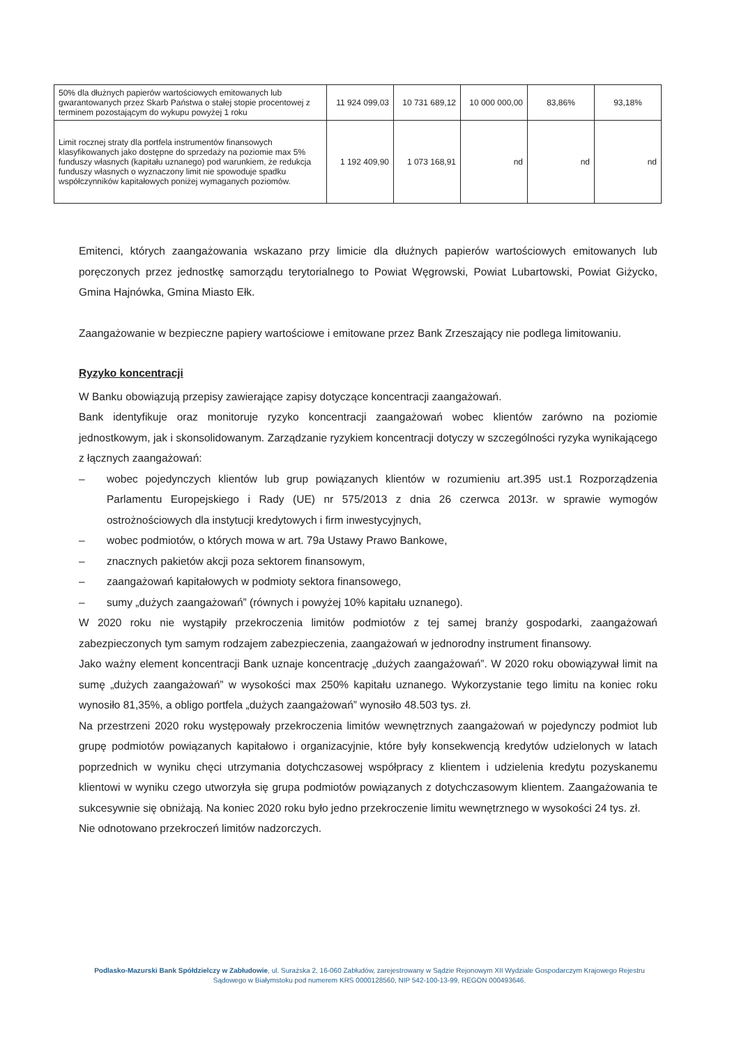| 50% dla dłużnych papierów wartościowych emitowanych lub gwarantowanych przez Skarb Państwa o stałej stopie procentowej z terminem pozostającym do wykupu powyżej 1 roku | 11 924 099,03 | 10 731 689,12 | 10 000 000,00 | 83,86% | 93,18% |
| Limit rocznej straty dla portfela instrumentów finansowych klasyfikowanych jako dostępne do sprzedaży na poziomie max 5% funduszy własnych (kapitału uznanego) pod warunkiem, że redukcja funduszy własnych o wyznaczony limit nie spowoduje spadku współczynników kapitałowych poniżej wymaganych poziomów. | 1 192 409,90 | 1 073 168,91 | nd | nd | nd |
Emitenci, których zaangażowania wskazano przy limicie dla dłużnych papierów wartościowych emitowanych lub poręczonych przez jednostkę samorządu terytorialnego to Powiat Węgrowski, Powiat Lubartowski, Powiat Giżycko, Gmina Hajnówka, Gmina Miasto Ełk.
Zaangażowanie w bezpieczne papiery wartościowe i emitowane przez Bank Zrzeszający nie podlega limitowaniu.
Ryzyko koncentracji
W Banku obowiązują przepisy zawierające zapisy dotyczące koncentracji zaangażowań.
Bank identyfikuje oraz monitoruje ryzyko koncentracji zaangażowań wobec klientów zarówno na poziomie jednostkowym, jak i skonsolidowanym. Zarządzanie ryzykiem koncentracji dotyczy w szczególności ryzyka wynikającego z łącznych zaangażowań:
– wobec pojedynczych klientów lub grup powiązanych klientów w rozumieniu art.395 ust.1 Rozporządzenia Parlamentu Europejskiego i Rady (UE) nr 575/2013 z dnia 26 czerwca 2013r. w sprawie wymogów ostrożnościowych dla instytucji kredytowych i firm inwestycyjnych,
– wobec podmiotów, o których mowa w art. 79a Ustawy Prawo Bankowe,
– znacznych pakietów akcji poza sektorem finansowym,
– zaangażowań kapitałowych w podmioty sektora finansowego,
– sumy „dużych zaangażowań” (równych i powyżej 10% kapitału uznanego).
W 2020 roku nie wystąpiły przekroczenia limitów podmiotów z tej samej branży gospodarki, zaangażowań zabezpieczonych tym samym rodzajem zabezpieczenia, zaangażowań w jednorodny instrument finansowy.
Jako ważny element koncentracji Bank uznaje koncentrację „dużych zaangażowań”. W 2020 roku obowiązywał limit na sumę „dużych zaangażowań” w wysokości max 250% kapitału uznanego. Wykorzystanie tego limitu na koniec roku wynosiło 81,35%, a obligo portfela „dużych zaangażowań” wynosiło 48.503 tys. zł.
Na przestrzeni 2020 roku występowały przekroczenia limitów wewnętrznych zaangażowań w pojedynczy podmiot lub grupę podmiotów powiązanych kapitałowo i organizacyjnie, które były konsekwencją kredytów udzielonych w latach poprzednich w wyniku chęci utrzymania dotychczasowej współpracy z klientem i udzielenia kredytu pozyskanemu klientowi w wyniku czego utworzyła się grupa podmiotów powiązanych z dotychczasowym klientem. Zaangażowania te sukcesywnie się obniżają. Na koniec 2020 roku było jedno przekroczenie limitu wewnętrznego w wysokości 24 tys. zł.
Nie odnotowano przekroczeń limitów nadzorczych.
Podlasko-Mazurski Bank Spółdzielczy w Zabłudowie, ul. Surażska 2, 16-060 Zabłudów, zarejestrowany w Sądzie Rejonowym XII Wydziale Gospodarczym Krajowego Rejestru Sądowego w Białymstoku pod numerem KRS 0000128560, NIP 542-100-13-99, REGON 000493646.